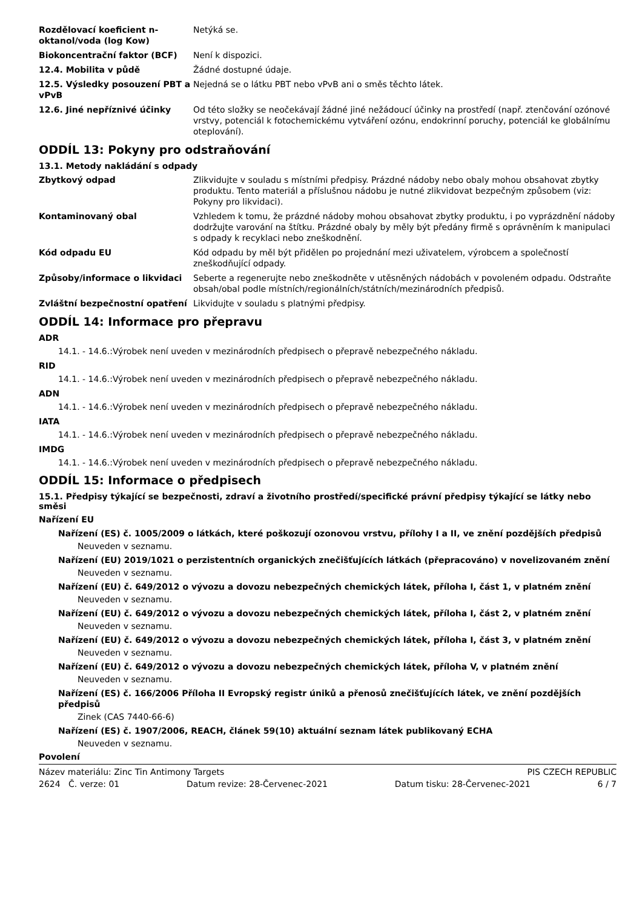Rozdělovací koeficient n-oktanol/voda (log Kow)
Netýká se.
Biokoncentrační faktor (BCF) Není k dispozici.
12.4. Mobilita v půdě Žádné dostupné údaje.
12.5. Výsledky posouzení PBT a vPvB
Nejedná se o látku PBT nebo vPvB ani o směs těchto látek.
12.6. Jiné nepříznivé účinky Od této složky se neočekávají žádné jiné nežádoucí účinky na prostředí (např. ztenčování ozónové vrstvy, potenciál k fotochemickému vytváření ozónu, endokrinní poruchy, potenciál ke globálnímu oteplování).
ODDÍL 13: Pokyny pro odstraňování
13.1. Metody nakládání s odpady
Zbytkový odpad Zlikvidujte v souladu s místními předpisy. Prázdné nádoby nebo obaly mohou obsahovat zbytky produktu. Tento materiál a příslušnou nádobu je nutné zlikvidovat bezpečným způsobem (viz: Pokyny pro likvidaci).
Kontaminovaný obal Vzhledem k tomu, že prázdné nádoby mohou obsahovat zbytky produktu, i po vyprázdnění nádoby dodržujte varování na štítku. Prázdné obaly by měly být předány firmě s oprávněním k manipulaci s odpady k recyklaci nebo zneškodnění.
Kód odpadu EU Kód odpadu by měl být přidělen po projednání mezi uživatelem, výrobcem a společností zneškodňující odpady.
Způsoby/informace o likvidaci Seberte a regenerujte nebo zneškodněte v utěsněných nádobách v povoleném odpadu. Odstraňte obsah/obal podle místních/regionálních/státních/mezinárodních předpisů.
Zvláštní bezpečnostní opatření Likvidujte v souladu s platnými předpisy.
ODDÍL 14: Informace pro přepravu
ADR
14.1. - 14.6.:Výrobek není uveden v mezinárodních předpisech o přepravě nebezpečného nákladu.
RID
14.1. - 14.6.:Výrobek není uveden v mezinárodních předpisech o přepravě nebezpečného nákladu.
ADN
14.1. - 14.6.:Výrobek není uveden v mezinárodních předpisech o přepravě nebezpečného nákladu.
IATA
14.1. - 14.6.:Výrobek není uveden v mezinárodních předpisech o přepravě nebezpečného nákladu.
IMDG
14.1. - 14.6.:Výrobek není uveden v mezinárodních předpisech o přepravě nebezpečného nákladu.
ODDÍL 15: Informace o předpisech
15.1. Předpisy týkající se bezpečnosti, zdraví a životního prostředí/specifické právní předpisy týkající se látky nebo směsi
Nařízení EU
Nařízení (ES) č. 1005/2009 o látkách, které poškozují ozonovou vrstvu, přílohy I a II, ve znění pozdějších předpisů
Neuveden v seznamu.
Nařízení (EU) 2019/1021 o perzistentních organických znečišťujících látkách (přepracováno) v novelizovaném znění
Neuveden v seznamu.
Nařízení (EU) č. 649/2012 o vývozu a dovozu nebezpečných chemických látek, příloha I, část 1, v platném znění
Neuveden v seznamu.
Nařízení (EU) č. 649/2012 o vývozu a dovozu nebezpečných chemických látek, příloha I, část 2, v platném znění
Neuveden v seznamu.
Nařízení (EU) č. 649/2012 o vývozu a dovozu nebezpečných chemických látek, příloha I, část 3, v platném znění
Neuveden v seznamu.
Nařízení (EU) č. 649/2012 o vývozu a dovozu nebezpečných chemických látek, příloha V, v platném znění
Neuveden v seznamu.
Nařízení (ES) č. 166/2006 Příloha II Evropský registr úniků a přenosů znečišťujících látek, ve znění pozdějších předpisů
Zinek (CAS 7440-66-6)
Nařízení (ES) č. 1907/2006, REACH, článek 59(10) aktuální seznam látek publikovaný ECHA
Neuveden v seznamu.
Povolení
Název materiálu: Zinc Tin Antimony Targets PIS CZECH REPUBLIC
2624 Č. verze: 01 Datum revize: 28-Červenec-2021 Datum tisku: 28-Červenec-2021 6 / 7